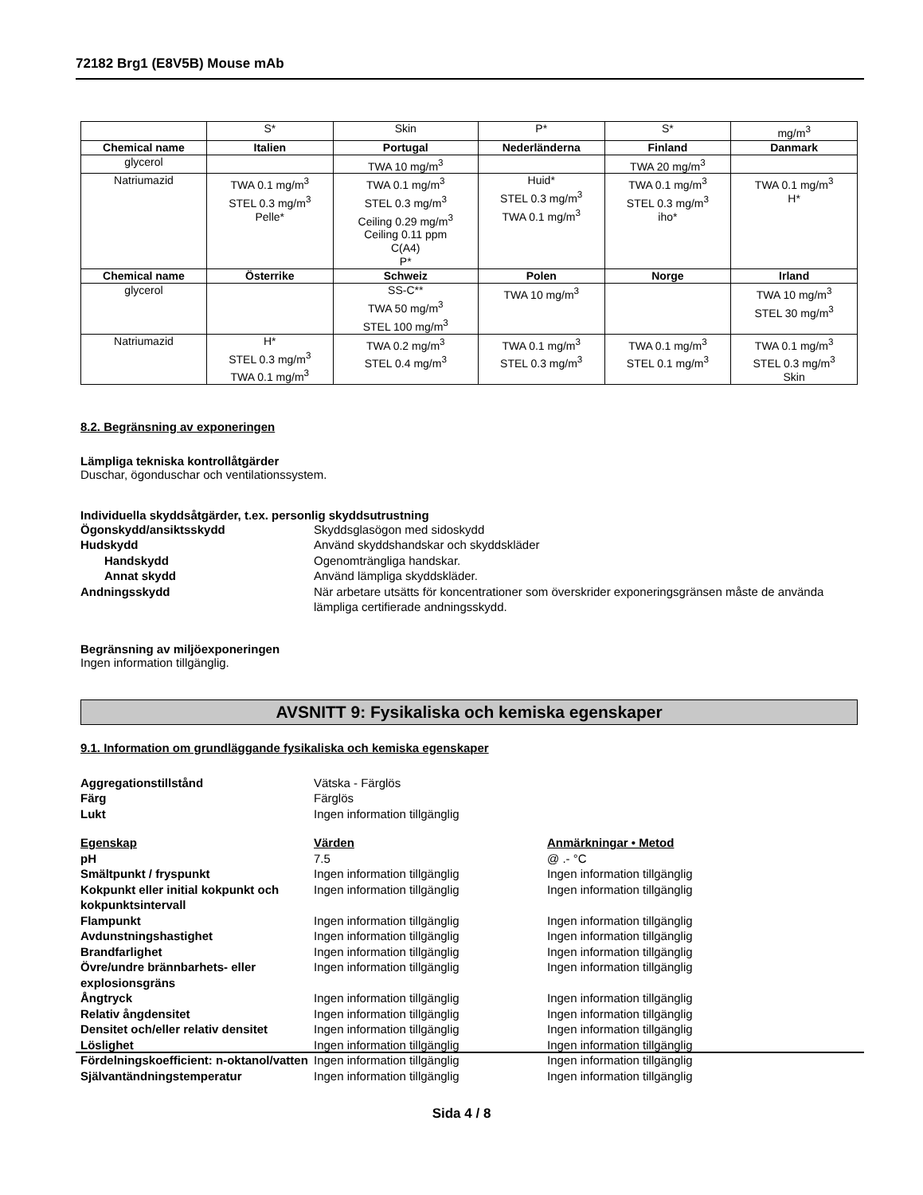72182 Brg1 (E8V5B) Mouse mAb
| | S* | Skin | P* | S* | mg/m<sup>3</sup> |
| Chemical name | Italien | Portugal | Nederländerna | Finland | Danmark |
| glycerol | | TWA 10 mg/m<sup>3</sup> | | TWA 20 mg/m<sup>3</sup> | |
| Natriumazid | TWA 0.1 mg/m<sup>3</sup> STEL 0.3 mg/m<sup>3</sup> Pelle* | TWA 0.1 mg/m<sup>3</sup> STEL 0.3 mg/m<sup>3</sup> Ceiling 0.29 mg/m<sup>3</sup> Ceiling 0.11 ppm C(A4) P* | Huid* STEL 0.3 mg/m<sup>3</sup> TWA 0.1 mg/m<sup>3</sup> | TWA 0.1 mg/m<sup>3</sup> STEL 0.3 mg/m<sup>3</sup> iho* | TWA 0.1 mg/m<sup>3</sup> H* |
| Chemical name | Österrike | Schweiz | Polen | Norge | Irland |
| glycerol | | SS-C** TWA 50 mg/m<sup>3</sup> STEL 100 mg/m<sup>3</sup> | TWA 10 mg/m<sup>3</sup> | | TWA 10 mg/m<sup>3</sup> STEL 30 mg/m<sup>3</sup> |
| Natriumazid | H* STEL 0.3 mg/m<sup>3</sup> TWA 0.1 mg/m<sup>3</sup> | TWA 0.2 mg/m<sup>3</sup> STEL 0.4 mg/m<sup>3</sup> | TWA 0.1 mg/m<sup>3</sup> STEL 0.3 mg/m<sup>3</sup> | TWA 0.1 mg/m<sup>3</sup> STEL 0.1 mg/m<sup>3</sup> | TWA 0.1 mg/m<sup>3</sup> STEL 0.3 mg/m<sup>3</sup> Skin |
8.2. Begränsning av exponeringen
Lämpliga tekniska kontrollåtgärder
Duschar, ögonduschar och ventilationssystem.
Individuella skyddsåtgärder, t.ex. personlig skyddsutrustning
Ögonskydd/ansiktsskydd Skyddsglasögon med sidoskydd
Hudskydd Använd skyddshandskar och skyddskläder
Handskydd Ogenomträngliga handskar.
Annat skydd Använd lämpliga skyddskläder.
Andningsskydd När arbetare utsätts för koncentrationer som överskrider exponeringsgränsen måste de använda lämpliga certifierade andningsskydd.
Begränsning av miljöexponeringen
Ingen information tillgänglig.
AVSNITT 9: Fysikaliska och kemiska egenskaper
9.1. Information om grundläggande fysikaliska och kemiska egenskaper
Aggregationstillstånd Vätska - Färglös
Färg Färglös
Lukt Ingen information tillgänglig
Egenskap Värden Anmärkningar • Metod
pH 7.5 @ .- °C
Smältpunkt / fryspunkt Ingen information tillgänglig Ingen information tillgänglig
Kokpunkt eller initial kokpunkt och kokpunktsintervall
Ingen information tillgänglig Ingen information tillgänglig
Flampunkt Ingen information tillgänglig Ingen information tillgänglig
Avdunstningshastighet Ingen information tillgänglig Ingen information tillgänglig
Brandfarlighet Ingen information tillgänglig Ingen information tillgänglig
Övre/undre brännbarhets- eller explosionsgräns
Ingen information tillgänglig Ingen information tillgänglig
Ångtryck Ingen information tillgänglig Ingen information tillgänglig
Relativ ångdensitet Ingen information tillgänglig Ingen information tillgänglig
Densitet och/eller relativ densitet
Ingen information tillgänglig Ingen information tillgänglig
Löslighet Ingen information tillgänglig Ingen information tillgänglig
Fördelningskoefficient: n-oktanol/vatten
Ingen information tillgänglig Ingen information tillgänglig
Självantändningstemperatur Ingen information tillgänglig Ingen information tillgänglig
Sida 4 / 8